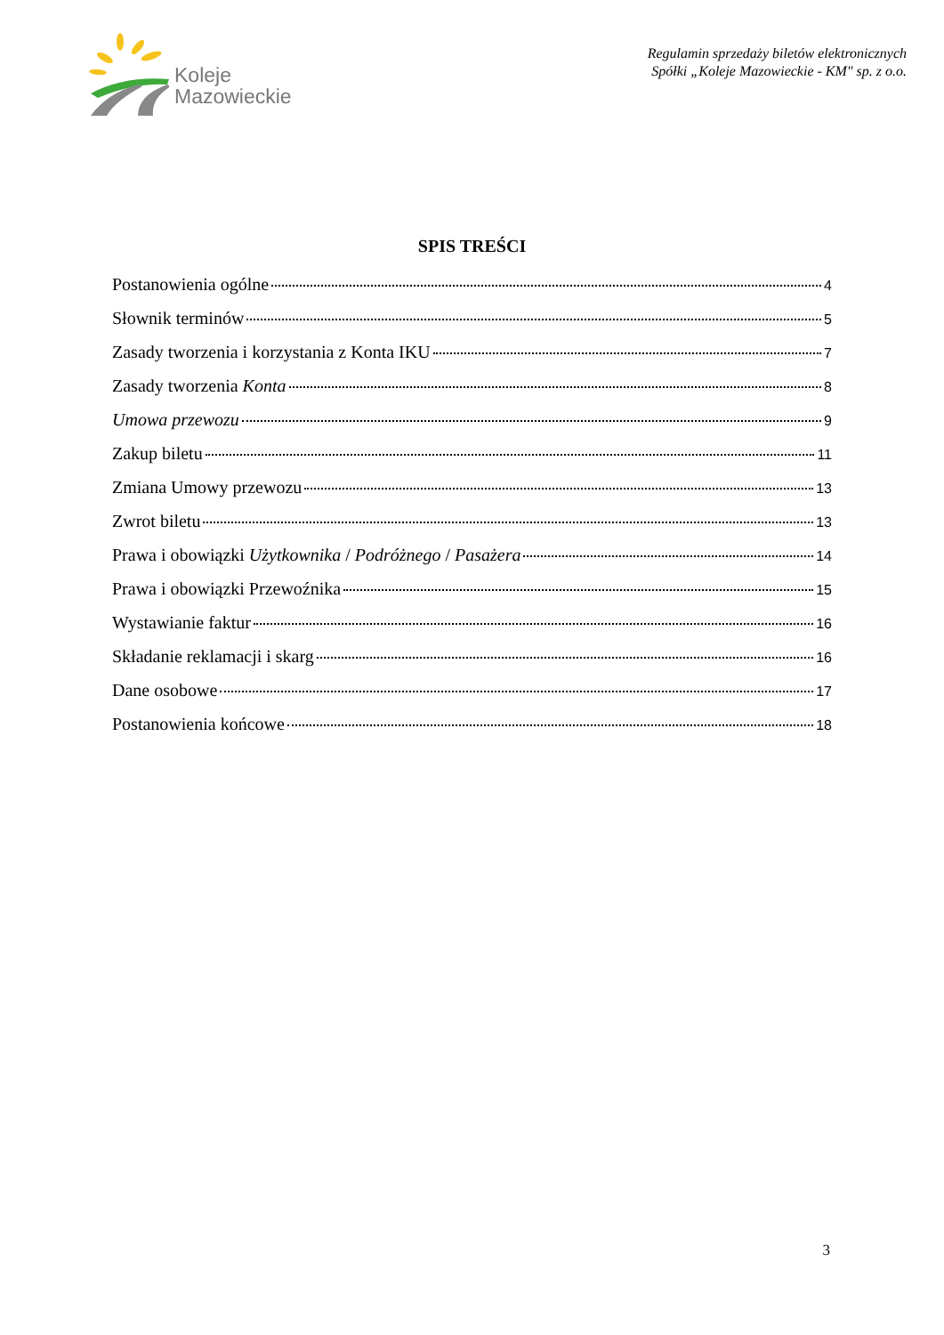Koleje
Mazowieckie
Regulamin sprzedaży biletów elektronicznych
Spółki „Koleje Mazowieckie - KM" sp. z o.o.
SPIS TREŚCI
Postanowienia ogólne 4
Słownik terminów 5
Zasady tworzenia i korzystania z Konta IKU 7
Zasady tworzenia Konta 8
Umowa przewozu 9
Zakup biletu 11
Zmiana Umowy przewozu 13
Zwrot biletu 13
Prawa i obowiązki Użytkownika / Podróżnego / Pasażera 14
Prawa i obowiązki Przewoźnika 15
Wystawianie faktur 16
Składanie reklamacji i skarg 16
Dane osobowe 17
Postanowienia końcowe 18
3